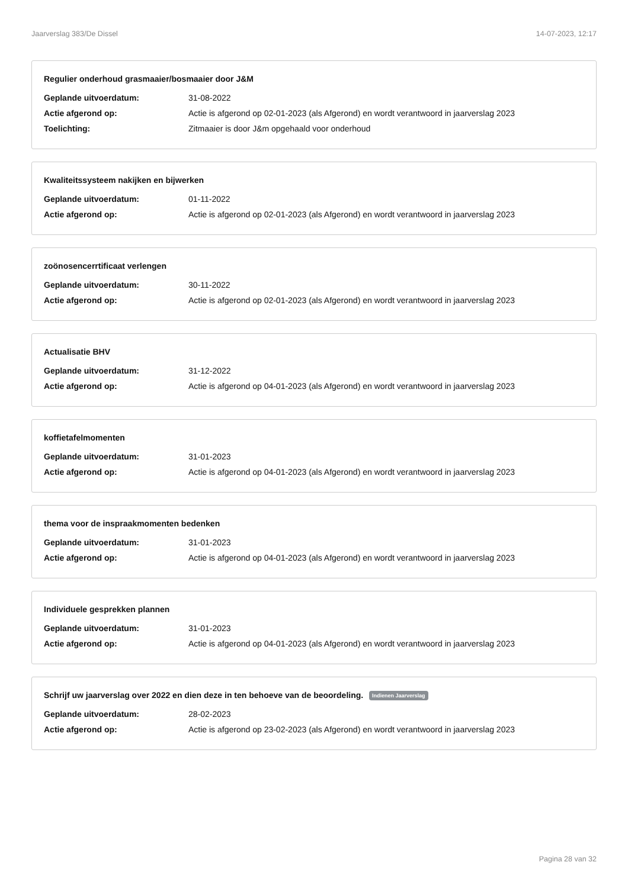Jaarverslag 383/De Dissel 14-07-2023, 12:17
Regulier onderhoud grasmaaier/bosmaaier door J&M
Geplande uitvoerdatum: 31-08-2022
Actie afgerond op: Actie is afgerond op 02-01-2023 (als Afgerond) en wordt verantwoord in jaarverslag 2023
Toelichting: Zitmaaier is door J&m opgehaald voor onderhoud
Kwaliteitssysteem nakijken en bijwerken
Geplande uitvoerdatum: 01-11-2022
Actie afgerond op: Actie is afgerond op 02-01-2023 (als Afgerond) en wordt verantwoord in jaarverslag 2023
zoönosencerrtificaat verlengen
Geplande uitvoerdatum: 30-11-2022
Actie afgerond op: Actie is afgerond op 02-01-2023 (als Afgerond) en wordt verantwoord in jaarverslag 2023
Actualisatie BHV
Geplande uitvoerdatum: 31-12-2022
Actie afgerond op: Actie is afgerond op 04-01-2023 (als Afgerond) en wordt verantwoord in jaarverslag 2023
koffietafelmomenten
Geplande uitvoerdatum: 31-01-2023
Actie afgerond op: Actie is afgerond op 04-01-2023 (als Afgerond) en wordt verantwoord in jaarverslag 2023
thema voor de inspraakmomenten bedenken
Geplande uitvoerdatum: 31-01-2023
Actie afgerond op: Actie is afgerond op 04-01-2023 (als Afgerond) en wordt verantwoord in jaarverslag 2023
Individuele gesprekken plannen
Geplande uitvoerdatum: 31-01-2023
Actie afgerond op: Actie is afgerond op 04-01-2023 (als Afgerond) en wordt verantwoord in jaarverslag 2023
Schrijf uw jaarverslag over 2022 en dien deze in ten behoeve van de beoordeling. Indienen Jaarverslag
Geplande uitvoerdatum: 28-02-2023
Actie afgerond op: Actie is afgerond op 23-02-2023 (als Afgerond) en wordt verantwoord in jaarverslag 2023
Pagina 28 van 32